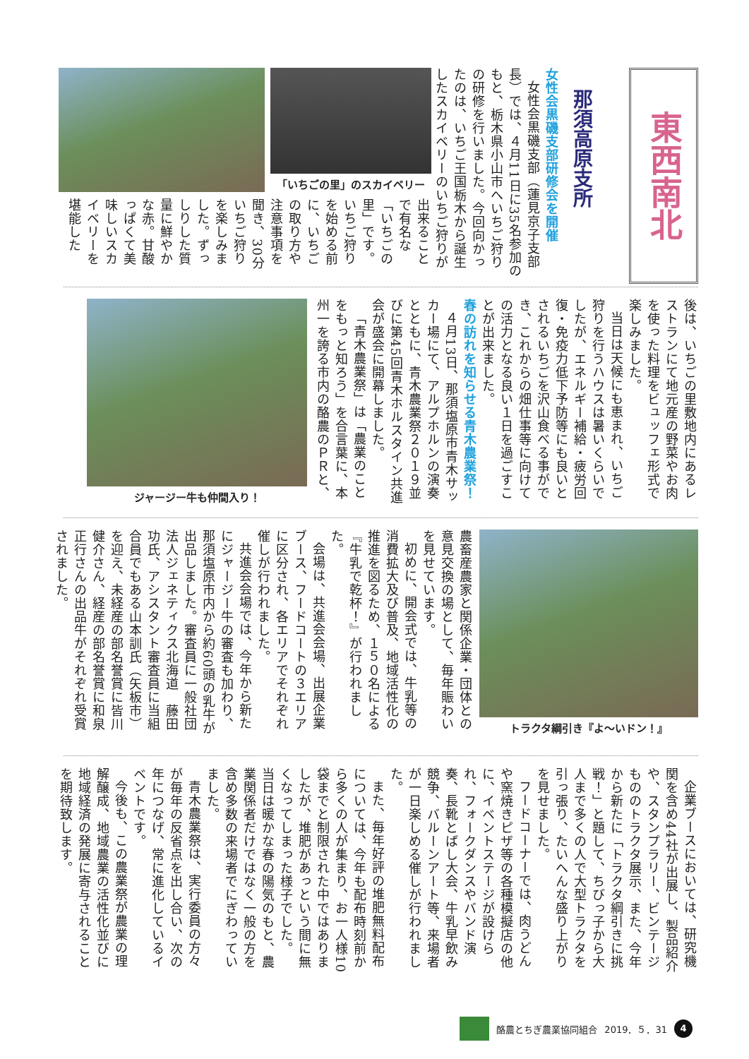東西南北
那須高原支所
女性会黒磯支部研修会を開催
女性会黒磯支部（蓮見京子支部長）では、４月11日に35名参加のもと、栃木県小山市へいちご狩りの研修を行いました。今回向かったのは、いちご王国栃木から誕生したスカイベリーのいちご狩りが
「いちごの里」のスカイベリー
出来ることで有名な「いちごの里」です。いちご狩りを始める前に、いちごの取り方や注意事項を聞き、30分いちご狩りを楽しみました。ずっしりした質量に鮮やかな赤。甘酸っぱくて美味しいスカイベリーを堪能した
後は、いちごの里敷地内にあるレストランにて地元産の野菜やお肉を使った料理をビュッフェ形式で楽しみました。
当日は天候にも恵まれ、いちご狩りを行うハウスは暑いくらいでしたが、エネルギー補給・疲労回復・免疫力低下予防等にも良いとされるいちごを沢山食べる事ができ、これからの畑仕事等に向けての活力となる良い１日を過ごすことが出来ました。
春の訪れを知らせる青木農業祭！
４月13日、那須塩原市青木サッカー場にて、アルプホルンの演奏とともに、青木農業祭２０１９並びに第45回青木ホルスタイン共進会が盛会に開幕しました。
「青木農業祭」は「農業のことをもっと知ろう」を合言葉に、本州一を誇る市内の酪農のＰＲと、
ジャージー牛も仲間入り！
トラクタ綱引き『よ～いドン！』
農畜産農家と関係企業・団体との意見交換の場として、毎年賑わいを見せています。
初めに、開会式では、牛乳等の消費拡大及び普及、地域活性化の推進を図るため、１５０名による『牛乳で乾杯！』が行われました。
会場は、共進会会場、出展企業ブース、フードコートの３エリアに区分され、各エリアでそれぞれ催しが行われました。
共進会会場では、今年から新たにジャージー牛の審査も加わり、那須塩原市内から約60頭の乳牛が出品しました。審査員に一般社団法人ジェネティクス北海道　藤田功氏、アシスタント審査員に当組合員でもある山本訓氏（矢板市）を迎え、未経産の部名誉賞に皆川健介さん、経産の部名誉賞に和泉正行さんの出品牛がそれぞれ受賞されました。
企業ブースにおいては、研究機関を含め44社が出展し、製品紹介や、スタンプラリー、ビンテージもののトラクタ展示、また、今年から新たに「トラクタ綱引きに挑戦！」と題して、ちびっ子から大人まで多くの人で大型トラクタを引っ張り、たいへんな盛り上がりを見せました。
フードコーナーでは、肉うどんや窯焼きピザ等の各種模擬店の他に、イベントステージが設けられ、フォークダンスやバンド演奏、長靴とばし大会、牛乳早飲み競争、バルーンアート等、来場者が一日楽しめる催しが行われました。
また、毎年好評の堆肥無料配布については、今年も配布時刻前から多くの人が集まり、お一人様10袋までと制限された中ではありましたが、堆肥があっという間に無くなってしまった様子でした。
当日は暖かな春の陽気のもと、農業関係者だけではなく一般の方を含め多数の来場者でにぎわっていました。
青木農業祭は、実行委員の方々が毎年の反省点を出し合い、次の年につなげ、常に進化しているイベントです。
今後も、この農業祭が農業の理解醸成、地域農業の活性化並びに地域経済の発展に寄与されることを期待致します。
酪農とちぎ農業協同組合 2019．５．31
4